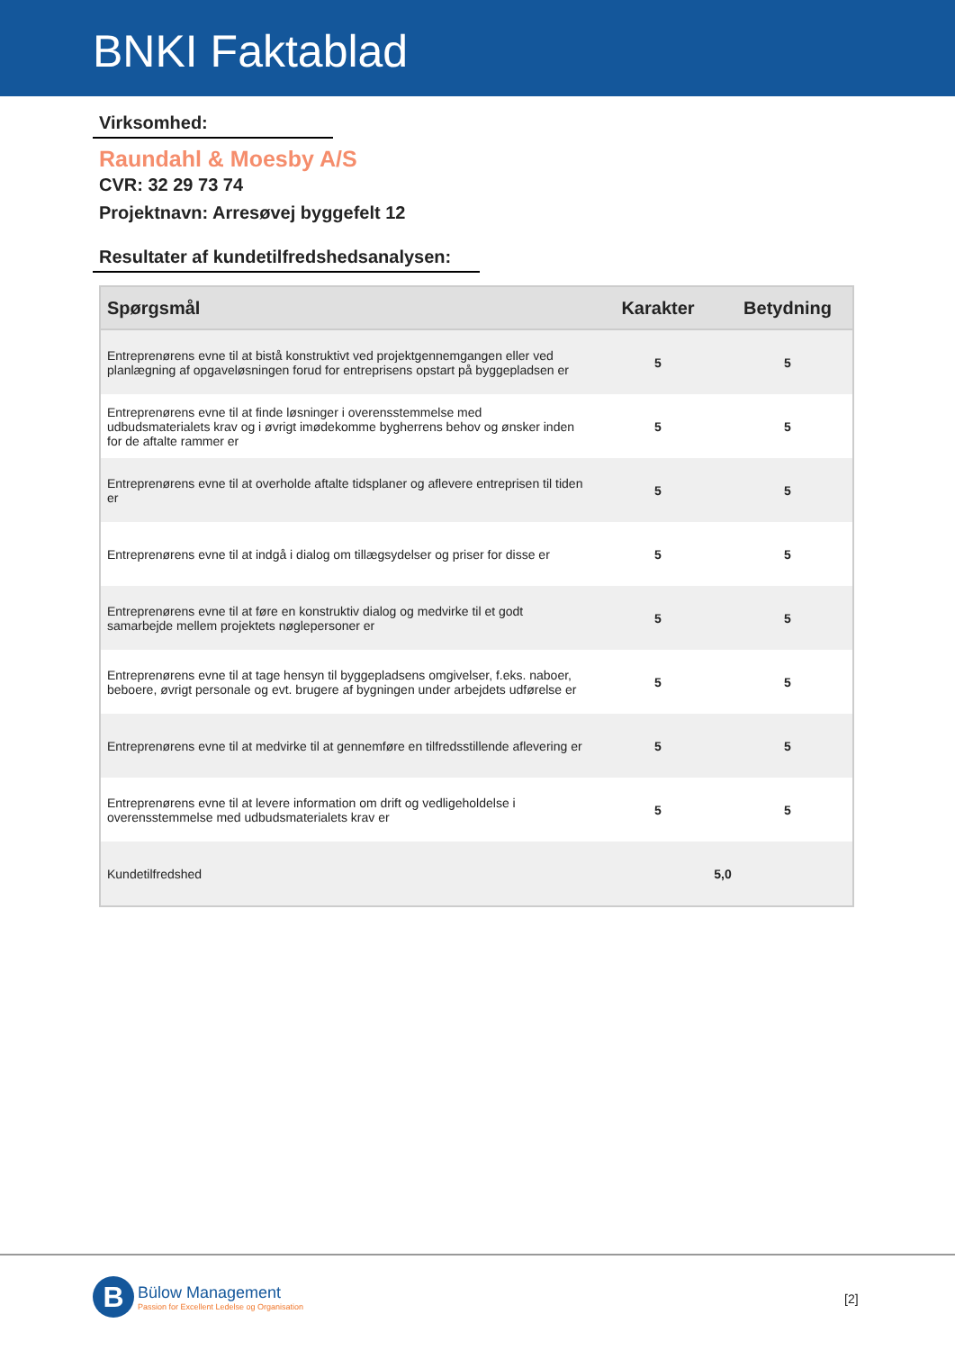BNKI Faktablad
Virksomhed:
Raundahl & Moesby A/S
CVR: 32 29 73 74
Projektnavn: Arresøvej byggefelt 12
Resultater af kundetilfredshedsanalysen:
| Spørgsmål | Karakter | Betydning |
| --- | --- | --- |
| Entreprenørens evne til at bistå konstruktivt ved projektgennemgangen eller ved planlægning af opgaveløsningen forud for entreprisens opstart på byggepladsen er | 5 | 5 |
| Entreprenørens evne til at finde løsninger i overensstemmelse med udbudsmaterialets krav og i øvrigt imødekomme bygherrens behov og ønsker inden for de aftalte rammer er | 5 | 5 |
| Entreprenørens evne til at overholde aftalte tidsplaner og aflevere entreprisen til tiden er | 5 | 5 |
| Entreprenørens evne til at indgå i dialog om tillægsydelser og priser for disse er | 5 | 5 |
| Entreprenørens evne til at føre en konstruktiv dialog og medvirke til et godt samarbejde mellem projektets nøglepersoner er | 5 | 5 |
| Entreprenørens evne til at tage hensyn til byggepladsens omgivelser, f.eks. naboer, beboere, øvrigt personale og evt. brugere af bygningen under arbejdets udførelse er | 5 | 5 |
| Entreprenørens evne til at medvirke til at gennemføre en tilfredsstillende aflevering er | 5 | 5 |
| Entreprenørens evne til at levere information om drift og vedligeholdelse i overensstemmelse med udbudsmaterialets krav er | 5 | 5 |
| Kundetilfredshed | 5,0 | |
B
Bülow Management
Passion for Excellent Ledelse og Organisation
[2]